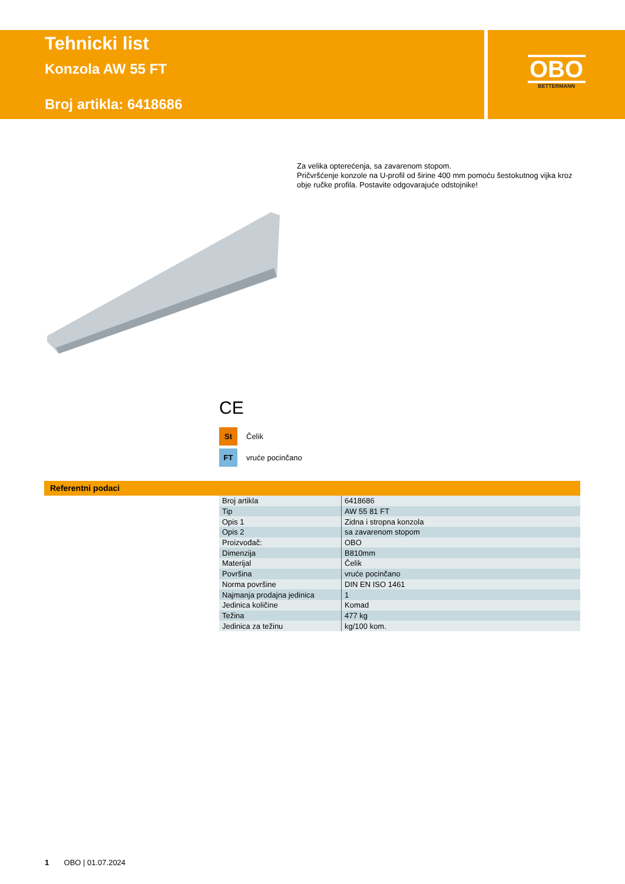Tehnicki list
Konzola AW 55 FT
Broj artikla: 6418686
OBO
BETTERMANN
Za velika opterećenja, sa zavarenom stopom.
Pričvršćenje konzole na U-profil od širine 400 mm pomoću šestokutnog vijka kroz obje ručke profila. Postavite odgovarajuće odstojnike!
CE
St Čelik
FT vruće pocinčano
Referentni podaci
| Broj artikla | 6418686 |
| Tip | AW 55 81 FT |
| Opis 1 | Zidna i stropna konzola |
| Opis 2 | sa zavarenom stopom |
| Proizvođač: | OBO |
| Dimenzija | B810mm |
| Materijal | Čelik |
| Površina | vruće pocinčano |
| Norma površine | DIN EN ISO 1461 |
| Najmanja prodajna jedinica | 1 |
| Jedinica količine | Komad |
| Težina | 477 kg |
| Jedinica za težinu | kg/100 kom. |
1 OBO | 01.07.2024